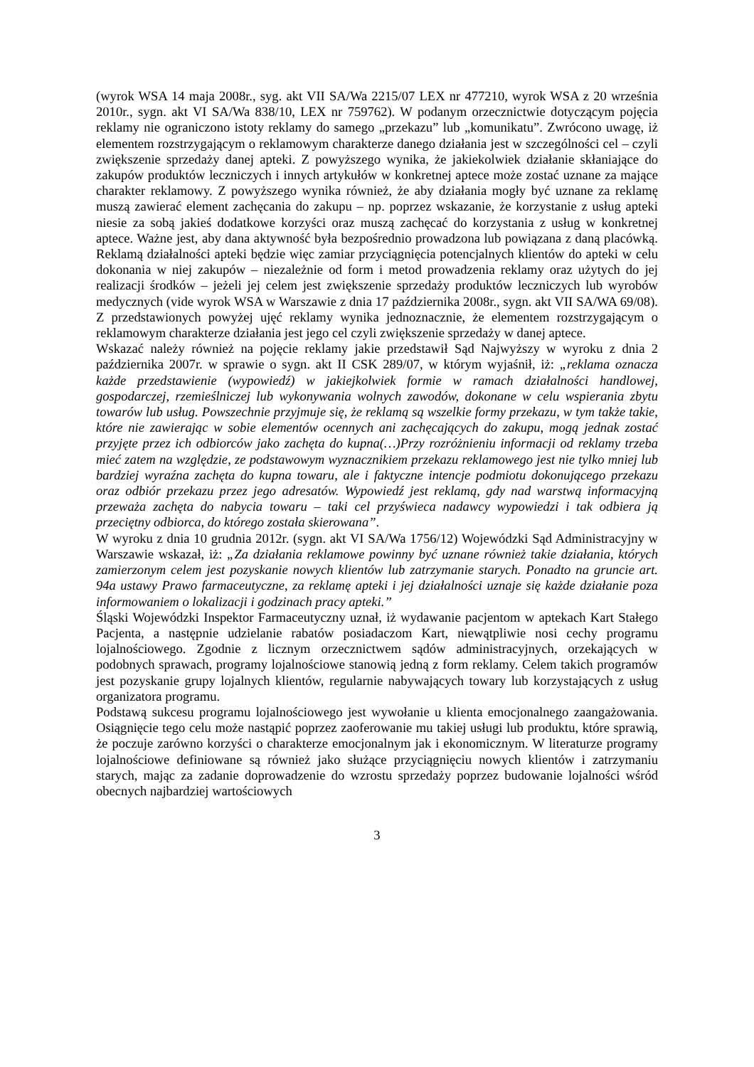(wyrok WSA 14 maja 2008r., syg. akt VII SA/Wa 2215/07 LEX nr 477210, wyrok WSA z 20 września 2010r., sygn. akt VI SA/Wa 838/10, LEX nr 759762). W podanym orzecznictwie dotyczącym pojęcia reklamy nie ograniczono istoty reklamy do samego „przekazu” lub „komunikatu”. Zwrócono uwagę, iż elementem rozstrzygającym o reklamowym charakterze danego działania jest w szczególności cel – czyli zwiększenie sprzedaży danej apteki. Z powyższego wynika, że jakiekolwiek działanie skłaniające do zakupów produktów leczniczych i innych artykułów w konkretnej aptece może zostać uznane za mające charakter reklamowy. Z powyższego wynika również, że aby działania mogły być uznane za reklamę muszą zawierać element zachęcania do zakupu – np. poprzez wskazanie, że korzystanie z usług apteki niesie za sobą jakieś dodatkowe korzyści oraz muszą zachęcać do korzystania z usług w konkretnej aptece. Ważne jest, aby dana aktywność była bezpośrednio prowadzona lub powiązana z daną placówką. Reklamą działalności apteki będzie więc zamiar przyciągnięcia potencjalnych klientów do apteki w celu dokonania w niej zakupów – niezależnie od form i metod prowadzenia reklamy oraz użytych do jej realizacji środków – jeżeli jej celem jest zwiększenie sprzedaży produktów leczniczych lub wyrobów medycznych (vide wyrok WSA w Warszawie z dnia 17 października 2008r., sygn. akt VII SA/WA 69/08). Z przedstawionych powyżej ujęć reklamy wynika jednoznacznie, że elementem rozstrzygającym o reklamowym charakterze działania jest jego cel czyli zwiększenie sprzedaży w danej aptece.
Wskazać należy również na pojęcie reklamy jakie przedstawił Sąd Najwyższy w wyroku z dnia 2 października 2007r. w sprawie o sygn. akt II CSK 289/07, w którym wyjaśnił, iż: „reklama oznacza każde przedstawienie (wypowiedź) w jakiejkolwiek formie w ramach działalności handlowej, gospodarczej, rzemieślniczej lub wykonywania wolnych zawodów, dokonane w celu wspierania zbytu towarów lub usług. Powszechnie przyjmuje się, że reklamą są wszelkie formy przekazu, w tym także takie, które nie zawierając w sobie elementów ocennych ani zachęcających do zakupu, mogą jednak zostać przyjęte przez ich odbiorców jako zachęta do kupna(…)Przy rozróżnieniu informacji od reklamy trzeba mieć zatem na względzie, ze podstawowym wyznacznikiem przekazu reklamowego jest nie tylko mniej lub bardziej wyraźna zachęta do kupna towaru, ale i faktyczne intencje podmiotu dokonującego przekazu oraz odbiór przekazu przez jego adresatów. Wypowiedź jest reklamą, gdy nad warstwą informacyjną przeważa zachęta do nabycia towaru – taki cel przyświeca nadawcy wypowiedzi i tak odbiera ją przeciętny odbiorca, do którego została skierowana”.
W wyroku z dnia 10 grudnia 2012r. (sygn. akt VI SA/Wa 1756/12) Wojewódzki Sąd Administracyjny w Warszawie wskazał, iż: „Za działania reklamowe powinny być uznane również takie działania, których zamierzonym celem jest pozyskanie nowych klientów lub zatrzymanie starych. Ponadto na gruncie art. 94a ustawy Prawo farmaceutyczne, za reklamę apteki i jej działalności uznaje się każde działanie poza informowaniem o lokalizacji i godzinach pracy apteki.”
Śląski Wojewódzki Inspektor Farmaceutyczny uznał, iż wydawanie pacjentom w aptekach Kart Stałego Pacjenta, a następnie udzielanie rabatów posiadaczom Kart, niewątpliwie nosi cechy programu lojalnościowego. Zgodnie z licznym orzecznictwem sądów administracyjnych, orzekających w podobnych sprawach, programy lojalnościowe stanowią jedną z form reklamy. Celem takich programów jest pozyskanie grupy lojalnych klientów, regularnie nabywających towary lub korzystających z usług organizatora programu.
Podstawą sukcesu programu lojalnościowego jest wywołanie u klienta emocjonalnego zaangażowania. Osiągnięcie tego celu może nastąpić poprzez zaoferowanie mu takiej usługi lub produktu, które sprawią, że poczuje zarówno korzyści o charakterze emocjonalnym jak i ekonomicznym. W literaturze programy lojalnościowe definiowane są również jako służące przyciągnięciu nowych klientów i zatrzymaniu starych, mając za zadanie doprowadzenie do wzrostu sprzedaży poprzez budowanie lojalności wśród obecnych najbardziej wartościowych
3